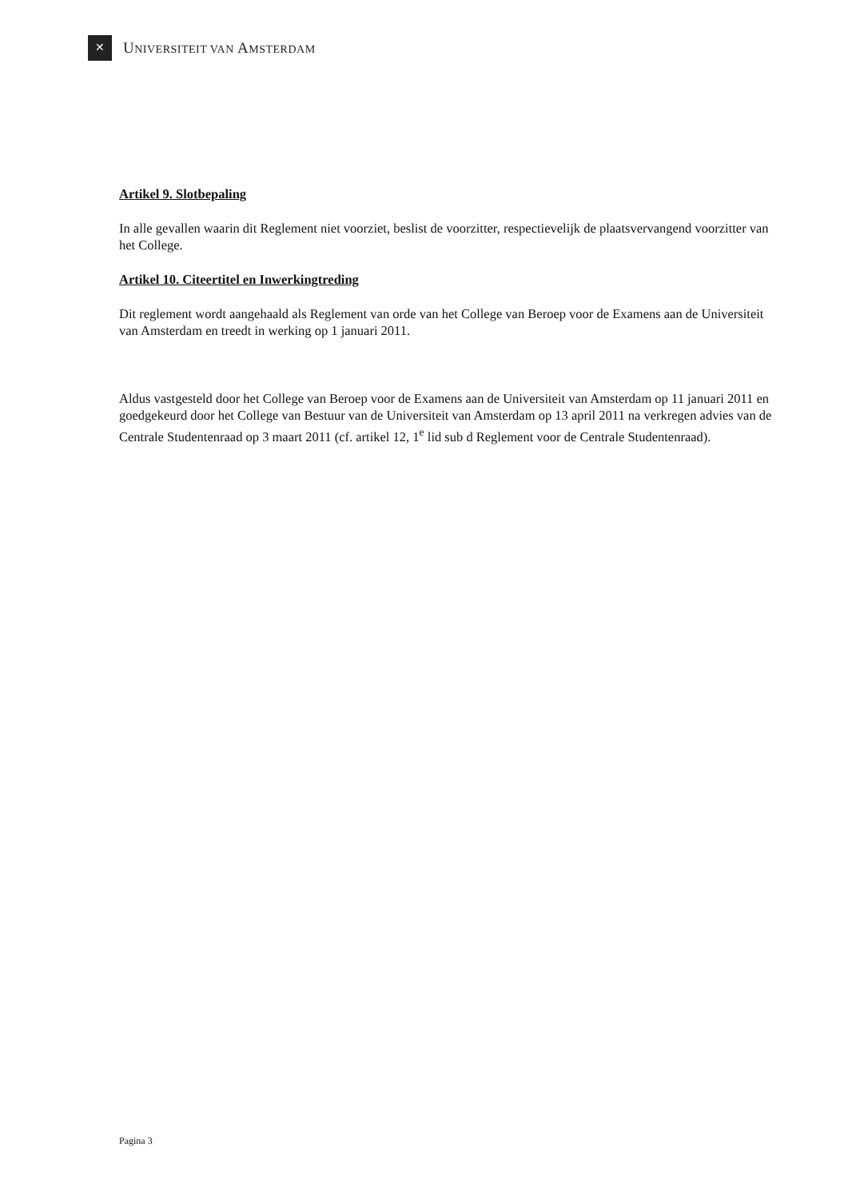✕
UNIVERSITEIT VAN AMSTERDAM
Artikel 9. Slotbepaling
In alle gevallen waarin dit Reglement niet voorziet, beslist de voorzitter, respectievelijk de plaatsvervangend voorzitter van het College.
Artikel 10. Citeertitel en Inwerkingtreding
Dit reglement wordt aangehaald als Reglement van orde van het College van Beroep voor de Examens aan de Universiteit van Amsterdam en treedt in werking op 1 januari 2011.
Aldus vastgesteld door het College van Beroep voor de Examens aan de Universiteit van Amsterdam op 11 januari 2011 en goedgekeurd door het College van Bestuur van de Universiteit van Amsterdam op 13 april 2011 na verkregen advies van de Centrale Studentenraad op 3 maart 2011 (cf. artikel 12, 1<sup>e</sup> lid sub d Reglement voor de Centrale Studentenraad).
Pagina 3